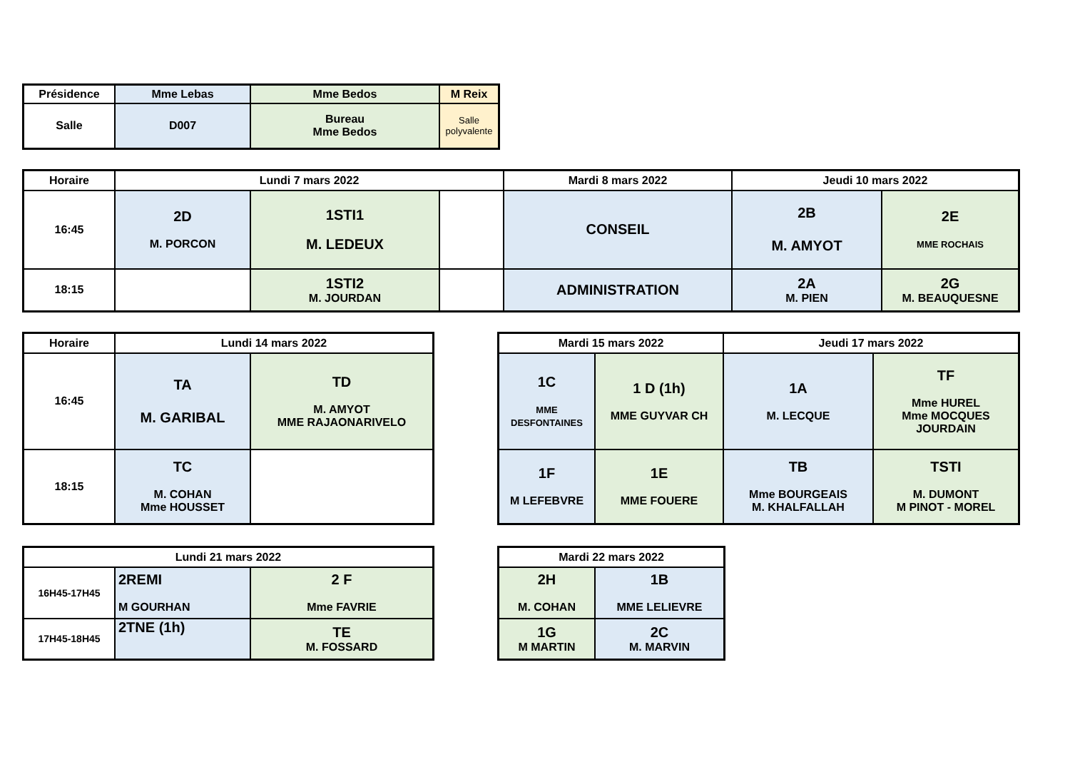| Présidence | Mme Lebas | Mme Bedos | M Reix |
| Salle | D007 | Bureau Mme Bedos | Salle polyvalente |
| Horaire | Lundi 7 mars 2022 | | | Mardi 8 mars 2022 | Jeudi 10 mars 2022 | |
| 16:45 | 2D M. PORCON | 1STI1 M. LEDEUX | | CONSEIL | 2B M. AMYOT | 2E MME ROCHAIS |
| 18:15 | | 1STI2 M. JOURDAN | | ADMINISTRATION | 2A M. PIEN | 2G M. BEAUQUESNE |
| Horaire | Lundi 14 mars 2022 | |
| 16:45 | TA M. GARIBAL | TD M. AMYOT MME RAJAONARIVELO |
| 18:15 | TC M. COHAN Mme HOUSSET | |
| Mardi 15 mars 2022 | | Jeudi 17 mars 2022 | |
| 1C MME DESFONTAINES | 1 D (1h) MME GUYVAR CH | 1A M. LECQUE | TF Mme HUREL Mme MOCQUES JOURDAIN |
| 1F M LEFEBVRE | 1E MME FOUERE | TB Mme BOURGEAIS M. KHALFALLAH | TSTI M. DUMONT M PINOT - MOREL |
| Lundi 21 mars 2022 | | |
| 16H45-17H45 | 2REMI M GOURHAN | 2 F Mme FAVRIE |
| 17H45-18H45 | 2TNE (1h) | TE M. FOSSARD |
| Mardi 22 mars 2022 | |
| 2H M. COHAN | 1B MME LELIEVRE |
| 1G M MARTIN | 2C M. MARVIN |